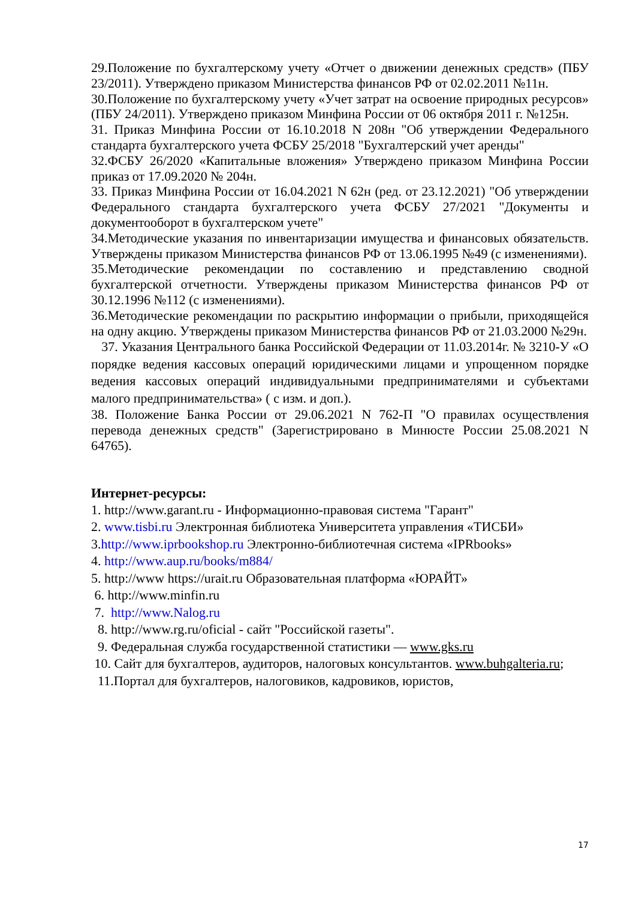29.Положение по бухгалтерскому учету «Отчет о движении денежных средств» (ПБУ 23/2011). Утверждено приказом Министерства финансов РФ от 02.02.2011 №11н.
30.Положение по бухгалтерскому учету «Учет затрат на освоение природных ресурсов» (ПБУ 24/2011). Утверждено приказом Минфина России от 06 октября 2011 г. №125н.
31. Приказ Минфина России от 16.10.2018 N 208н "Об утверждении Федерального стандарта бухгалтерского учета ФСБУ 25/2018 "Бухгалтерский учет аренды"
32.ФСБУ 26/2020 «Капитальные вложения» Утверждено приказом Минфина России приказ от 17.09.2020 № 204н.
33. Приказ Минфина России от 16.04.2021 N 62н (ред. от 23.12.2021) "Об утверждении Федерального стандарта бухгалтерского учета ФСБУ 27/2021 "Документы и документооборот в бухгалтерском учете"
34.Методические указания по инвентаризации имущества и финансовых обязательств. Утверждены приказом Министерства финансов РФ от 13.06.1995 №49 (с изменениями).
35.Методические рекомендации по составлению и представлению сводной бухгалтерской отчетности. Утверждены приказом Министерства финансов РФ от 30.12.1996 №112 (с изменениями).
36.Методические рекомендации по раскрытию информации о прибыли, приходящейся на одну акцию. Утверждены приказом Министерства финансов РФ от 21.03.2000 №29н.
37. Указания Центрального банка Российской Федерации от 11.03.2014г. № 3210-У «О порядке ведения кассовых операций юридическими лицами и упрощенном порядке ведения кассовых операций индивидуальными предпринимателями и субъектами малого предпринимательства» ( с изм. и доп.).
38. Положение Банка России от 29.06.2021 N 762-П "О правилах осуществления перевода денежных средств" (Зарегистрировано в Минюсте России 25.08.2021 N 64765).
Интернет-ресурсы:
1. http://www.garant.ru - Информационно-правовая система "Гарант"
2. www.tisbi.ru Электронная библиотека Университета управления «ТИСБИ»
3.http://www.iprbookshop.ru Электронно-библиотечная система «IPRbooks»
4. http://www.aup.ru/books/m884/
5. http://www https://urait.ru Образовательная платформа «ЮРАЙТ»
6. http://www.minfin.ru
7. http://www.Nalog.ru
8. http://www.rg.ru/oficial - сайт "Российской газеты".
9. Федеральная служба государственной статистики — www.gks.ru
10. Сайт для бухгалтеров, аудиторов, налоговых консультантов. www.buhgalteria.ru;
11.Портал для бухгалтеров, налоговиков, кадровиков, юристов,
17